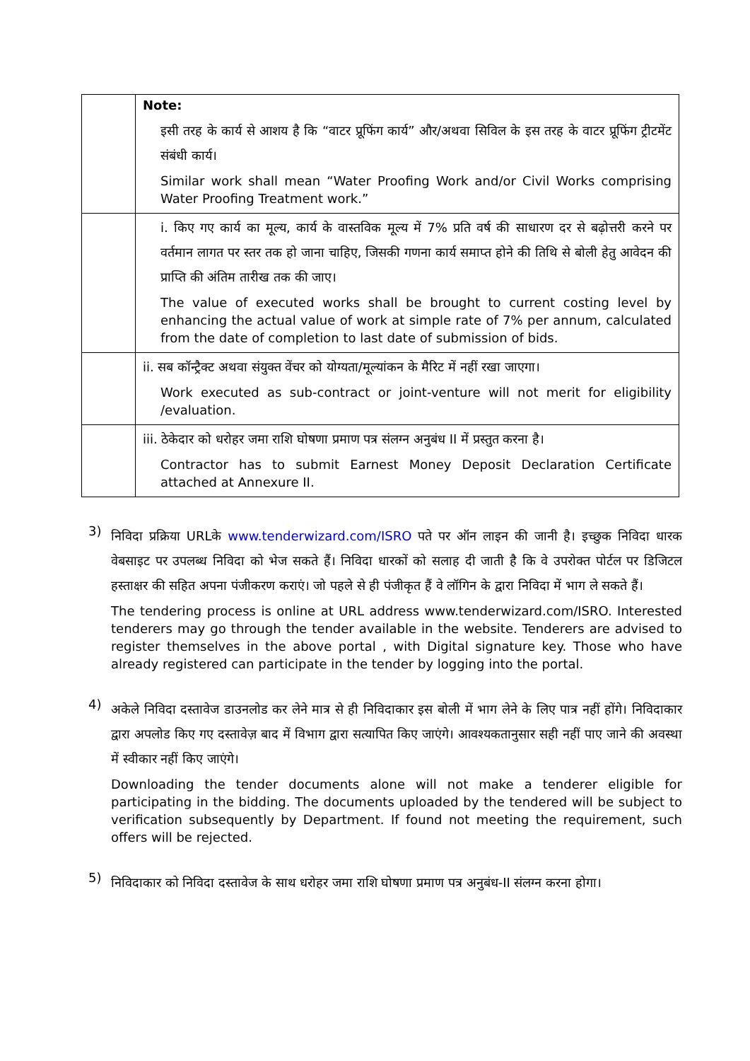| | Note: इसी तरह के कार्य से आशय है कि “वाटर प्रूफिंग कार्य” और/अथवा सिविल के इस तरह के वाटर प्रूफिंग ट्रीटमेंट संबंधी कार्य। Similar work shall mean “Water Proofing Work and/or Civil Works comprising Water Proofing Treatment work.” |
| | i. किए गए कार्य का मूल्य, कार्य के वास्तविक मूल्य में 7% प्रति वर्ष की साधारण दर से बढ़ोत्तरी करने पर वर्तमान लागत पर स्तर तक हो जाना चाहिए, जिसकी गणना कार्य समाप्त होने की तिथि से बोली हेतु आवेदन की प्राप्ति की अंतिम तारीख तक की जाए। The value of executed works shall be brought to current costing level by enhancing the actual value of work at simple rate of 7% per annum, calculated from the date of completion to last date of submission of bids. |
| | ii. सब कॉन्ट्रैक्ट अथवा संयुक्त वेंचर को योग्यता/मूल्यांकन के मैरिट में नहीं रखा जाएगा। Work executed as sub-contract or joint-venture will not merit for eligibility /evaluation. |
| | iii. ठेकेदार को धरोहर जमा राशि घोषणा प्रमाण पत्र संलग्न अनुबंध II में प्रस्तुत करना है। Contractor has to submit Earnest Money Deposit Declaration Certificate attached at Annexure II. |
3)
निविदा प्रक्रिया URLके www.tenderwizard.com/ISRO पते पर ऑन लाइन की जानी है। इच्छुक निविदा धारक वेबसाइट पर उपलब्ध निविदा को भेज सकते हैं। निविदा धारकों को सलाह दी जाती है कि वे उपरोक्त पोर्टल पर डिजिटल हस्ताक्षर की सहित अपना पंजीकरण कराएं। जो पहले से ही पंजीकृत हैं वे लॉगिन के द्वारा निविदा में भाग ले सकते हैं।
The tendering process is online at URL address www.tenderwizard.com/ISRO. Interested tenderers may go through the tender available in the website. Tenderers are advised to register themselves in the above portal , with Digital signature key. Those who have already registered can participate in the tender by logging into the portal.
4)
अकेले निविदा दस्तावेज डाउनलोड कर लेने मात्र से ही निविदाकार इस बोली में भाग लेने के लिए पात्र नहीं होंगे। निविदाकार द्वारा अपलोड किए गए दस्तावेज़ बाद में विभाग द्वारा सत्यापित किए जाएंगे। आवश्यकतानुसार सही नहीं पाए जाने की अवस्था में स्वीकार नहीं किए जाएंगे।
Downloading the tender documents alone will not make a tenderer eligible for participating in the bidding. The documents uploaded by the tendered will be subject to verification subsequently by Department. If found not meeting the requirement, such offers will be rejected.
5)
निविदाकार को निविदा दस्तावेज के साथ धरोहर जमा राशि घोषणा प्रमाण पत्र अनुबंध-II संलग्न करना होगा।